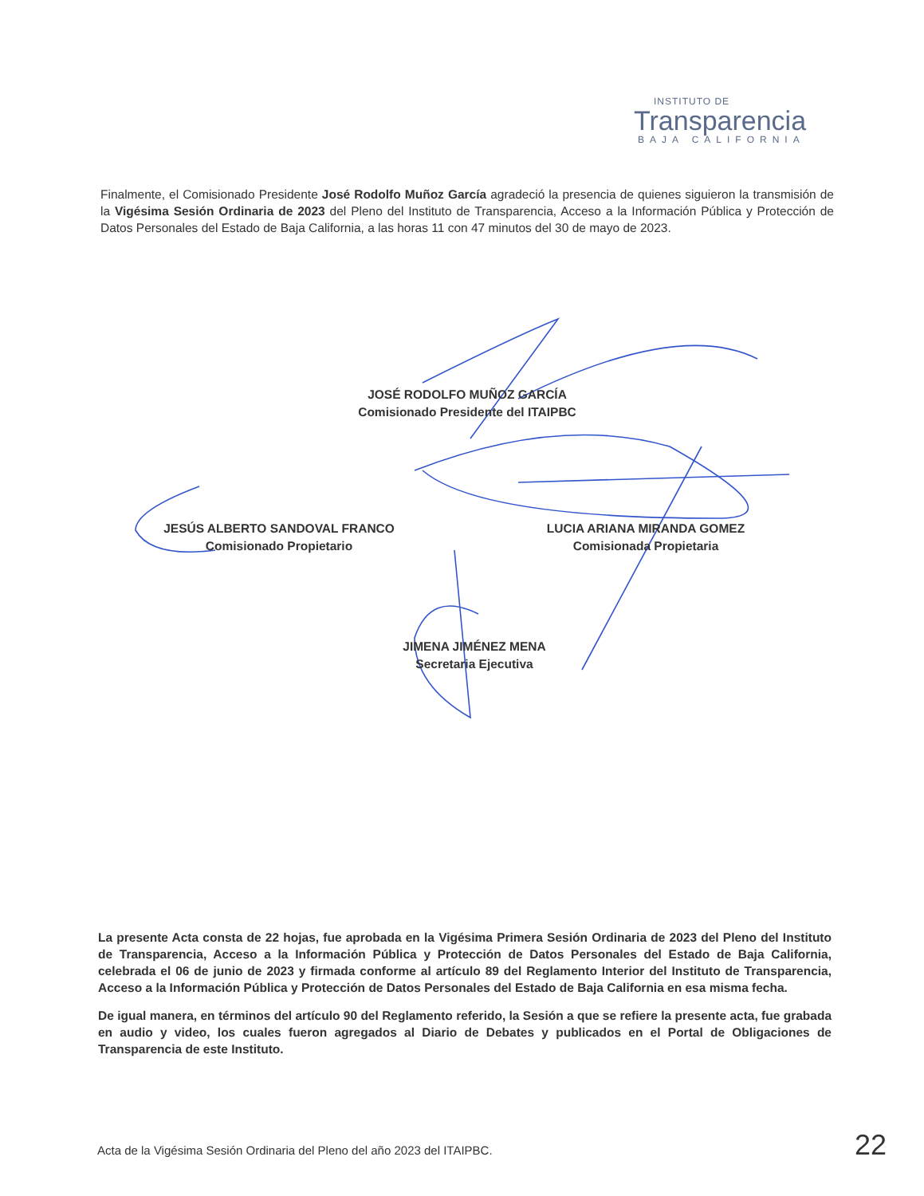INSTITUTO DE
Transparencia
BAJA CALIFORNIA
Finalmente, el Comisionado Presidente José Rodolfo Muñoz García agradeció la presencia de quienes siguieron la transmisión de la Vigésima Sesión Ordinaria de 2023 del Pleno del Instituto de Transparencia, Acceso a la Información Pública y Protección de Datos Personales del Estado de Baja California, a las horas 11 con 47 minutos del 30 de mayo de 2023.
JOSÉ RODOLFO MUÑOZ GARCÍA
Comisionado Presidente del ITAIPBC
JESÚS ALBERTO SANDOVAL FRANCO
Comisionado Propietario
LUCIA ARIANA MIRANDA GOMEZ
Comisionada Propietaria
JIMENA JIMÉNEZ MENA
Secretaria Ejecutiva
La presente Acta consta de 22 hojas, fue aprobada en la Vigésima Primera Sesión Ordinaria de 2023 del Pleno del Instituto de Transparencia, Acceso a la Información Pública y Protección de Datos Personales del Estado de Baja California, celebrada el 06 de junio de 2023 y firmada conforme al artículo 89 del Reglamento Interior del Instituto de Transparencia, Acceso a la Información Pública y Protección de Datos Personales del Estado de Baja California en esa misma fecha.
De igual manera, en términos del artículo 90 del Reglamento referido, la Sesión a que se refiere la presente acta, fue grabada en audio y video, los cuales fueron agregados al Diario de Debates y publicados en el Portal de Obligaciones de Transparencia de este Instituto.
Acta de la Vigésima Sesión Ordinaria del Pleno del año 2023 del ITAIPBC. 22